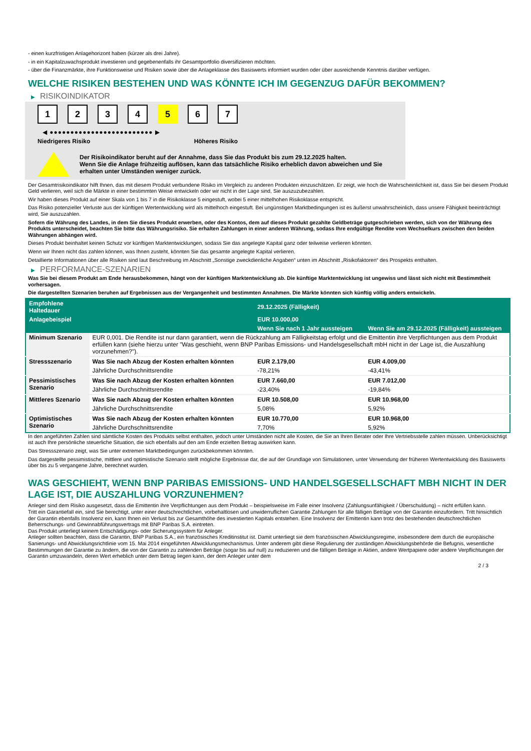- einen kurzfristigen Anlagehorizont haben (kürzer als drei Jahre).
- in ein Kapitalzuwachsprodukt investieren und gegebenenfalls ihr Gesamtportfolio diversifizieren möchten.
- über die Finanzmärkte, ihre Funktionsweise und Risiken sowie über die Anlageklasse des Basiswerts informiert wurden oder über ausreichende Kenntnis darüber verfügen.
WELCHE RISIKEN BESTEHEN UND WAS KÖNNTE ICH IM GEGENZUG DAFÜR BEKOMMEN?
▶ RISIKOINDIKATOR
1234 5 6 7
◀ ●●●●●●●●●●●●●●●●●●●●●●●●● ▶
Niedrigeres Risiko Höheres Risiko
Der Risikoindikator beruht auf der Annahme, dass Sie das Produkt bis zum 29.12.2025 halten.
Wenn Sie die Anlage frühzeitig auflösen, kann das tatsächliche Risiko erheblich davon abweichen und Sie erhalten unter Umständen weniger zurück.
Der Gesamtrisikoindikator hilft Ihnen, das mit diesem Produkt verbundene Risiko im Vergleich zu anderen Produkten einzuschätzen. Er zeigt, wie hoch die Wahrscheinlichkeit ist, dass Sie bei diesem Produkt Geld verlieren, weil sich die Märkte in einer bestimmten Weise entwickeln oder wir nicht in der Lage sind, Sie auszuzubezahlen.
Wir haben dieses Produkt auf einer Skala von 1 bis 7 in die Risikoklasse 5 eingestuft, wobei 5 einer mittelhohen Risikoklasse entspricht.
Das Risiko potenzieller Verluste aus der künftigen Wertentwicklung wird als mittelhoch eingestuft. Bei ungünstigen Marktbedingungen ist es äußerst unwahrscheinlich, dass unsere Fähigkeit beeinträchtigt wird, Sie auszuzahlen.
Sofern die Währung des Landes, in dem Sie dieses Produkt erwerben, oder des Kontos, dem auf dieses Produkt gezahlte Geldbeträge gutgeschrieben werden, sich von der Währung des Produkts unterscheidet, beachten Sie bitte das Währungsrisiko. Sie erhalten Zahlungen in einer anderen Währung, sodass Ihre endgültige Rendite vom Wechselkurs zwischen den beiden Währungen abhängen wird.
Dieses Produkt beinhaltet keinen Schutz vor künftigen Marktentwicklungen, sodass Sie das angelegte Kapital ganz oder teilweise verlieren könnten.
Wenn wir Ihnen nicht das zahlen können, was Ihnen zusteht, könnten Sie das gesamte angelegte Kapital verlieren.
Detaillierte Informationen über alle Risiken sind laut Beschreibung im Abschnitt „Sonstige zweckdienliche Angaben“ unten im Abschnitt „Risikofaktoren“ des Prospekts enthalten.
▶ PERFORMANCE-SZENARIEN
Was Sie bei diesem Produkt am Ende herausbekommen, hängt von der künftigen Marktentwicklung ab. Die künftige Marktentwicklung ist ungewiss und lässt sich nicht mit Bestimmtheit vorhersagen.
Die dargestellten Szenarien beruhen auf Ergebnissen aus der Vergangenheit und bestimmten Annahmen. Die Märkte könnten sich künftig völlig anders entwickeln.
| Empfohlene Haltedauer | | 29.12.2025 (Fälligkeit) | |
| --- | --- | --- | --- |
| Anlagebeispiel | | EUR 10.000,00 | |
| | | Wenn Sie nach 1 Jahr aussteigen | Wenn Sie am 29.12.2025 (Fälligkeit) aussteigen |
| Minimum Szenario | EUR 0,001. Die Rendite ist nur dann garantiert, wenn die Rückzahlung am Fälligkeitstag erfolgt und die Emittentin ihre Verpflichtungen aus dem Produkt erfüllen kann (siehe hierzu unter "Was geschieht, wenn BNP Paribas Emissions- und Handelsgesellschaft mbH nicht in der Lage ist, die Auszahlung vorzunehmen?"). | | |
| Stressszenario | Was Sie nach Abzug der Kosten erhalten könnten | EUR 2.179,00 | EUR 4.009,00 |
| | Jährliche Durchschnittsrendite | -78,21% | -43,41% |
| Pessimistisches Szenario | Was Sie nach Abzug der Kosten erhalten könnten | EUR 7.660,00 | EUR 7.012,00 |
| | Jährliche Durchschnittsrendite | -23,40% | -19,84% |
| Mittleres Szenario | Was Sie nach Abzug der Kosten erhalten könnten | EUR 10.508,00 | EUR 10.968,00 |
| | Jährliche Durchschnittsrendite | 5,08% | 5,92% |
| Optimistisches Szenario | Was Sie nach Abzug der Kosten erhalten könnten | EUR 10.770,00 | EUR 10.968,00 |
| | Jährliche Durchschnittsrendite | 7,70% | 5,92% |
In den angeführten Zahlen sind sämtliche Kosten des Produkts selbst enthalten, jedoch unter Umständen nicht alle Kosten, die Sie an Ihren Berater oder Ihre Vertriebsstelle zahlen müssen. Unberücksichtigt ist auch Ihre persönliche steuerliche Situation, die sich ebenfalls auf den am Ende erzielten Betrag auswirken kann.
Das Stressszenario zeigt, was Sie unter extremen Marktbedingungen zurückbekommen könnten.
Das dargestellte pessimistische, mittlere und optimistische Szenario stellt mögliche Ergebnisse dar, die auf der Grundlage von Simulationen, unter Verwendung der früheren Wertentwicklung des Basiswerts über bis zu 5 vergangene Jahre, berechnet wurden.
WAS GESCHIEHT, WENN BNP PARIBAS EMISSIONS- UND HANDELSGESELLSCHAFT MBH NICHT IN DER LAGE IST, DIE AUSZAHLUNG VORZUNEHMEN?
Anleger sind dem Risiko ausgesetzt, dass die Emittentin ihre Verpflichtungen aus dem Produkt – beispielsweise im Falle einer Insolvenz (Zahlungsunfähigkeit / Überschuldung) – nicht erfüllen kann.
Tritt ein Garantiefall ein, sind Sie berechtigt, unter einer deutschrechtlichen, vorbehaltlosen und unwiderruflichen Garantie Zahlungen für alle fälligen Beträge von der Garantin einzufordern. Tritt hinsichtlich der Garantin ebenfalls Insolvenz ein, kann Ihnen ein Verlust bis zur Gesamthöhe des investierten Kapitals entstehen. Eine Insolvenz der Emittentin kann trotz des bestehenden deutschrechtlichen Beherrschungs- und Gewinnabführungsvertrags mit BNP Paribas S.A. eintreten.
Das Produkt unterliegt keinem Entschädigungs- oder Sicherungssystem für Anleger.
Anleger sollten beachten, dass die Garantin, BNP Paribas S.A., ein französisches Kreditinstitut ist. Damit unterliegt sie dem französischen Abwicklungsregime, insbesondere dem durch die europäische Sanierungs- und Abwicklungsrichtlinie vom 15. Mai 2014 eingeführten Abwicklungsmechanismus. Unter anderem gibt diese Regulierung der zuständigen Abwicklungsbehörde die Befugnis, wesentliche Bestimmungen der Garantie zu ändern, die von der Garantin zu zahlenden Beträge (sogar bis auf null) zu reduzieren und die fälligen Beträge in Aktien, andere Wertpapiere oder andere Verpflichtungen der Garantin umzuwandeln, deren Wert erheblich unter dem Betrag liegen kann, der dem Anleger unter dem
2 / 3